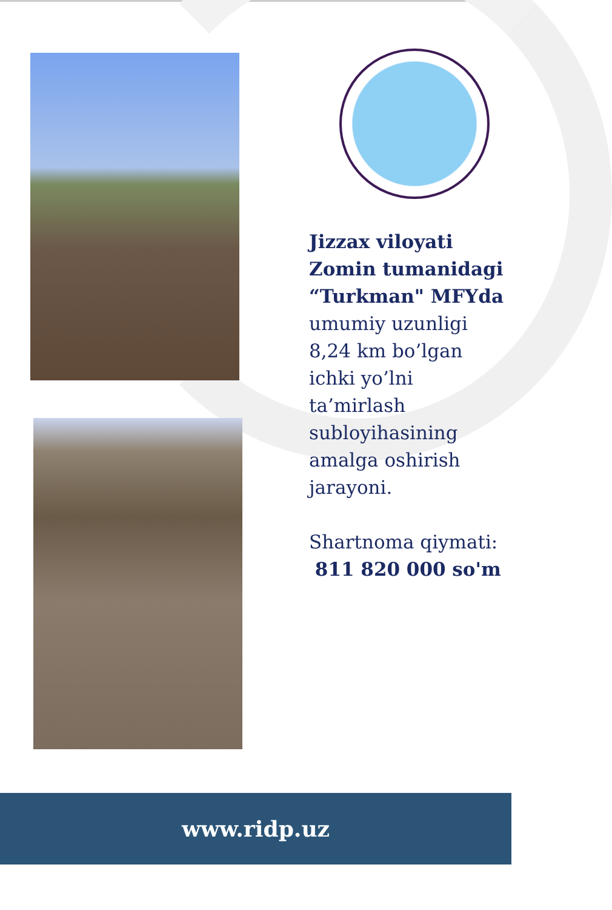Jizzax viloyati Zomin tumanidagi “Turkman" MFYda umumiy uzunligi 8,24 km bo’lgan ichki yo’lni ta’mirlash subloyihasining amalga oshirish jarayoni.
Shartnoma qiymati:
811 820 000 so'm
www.ridp.uz